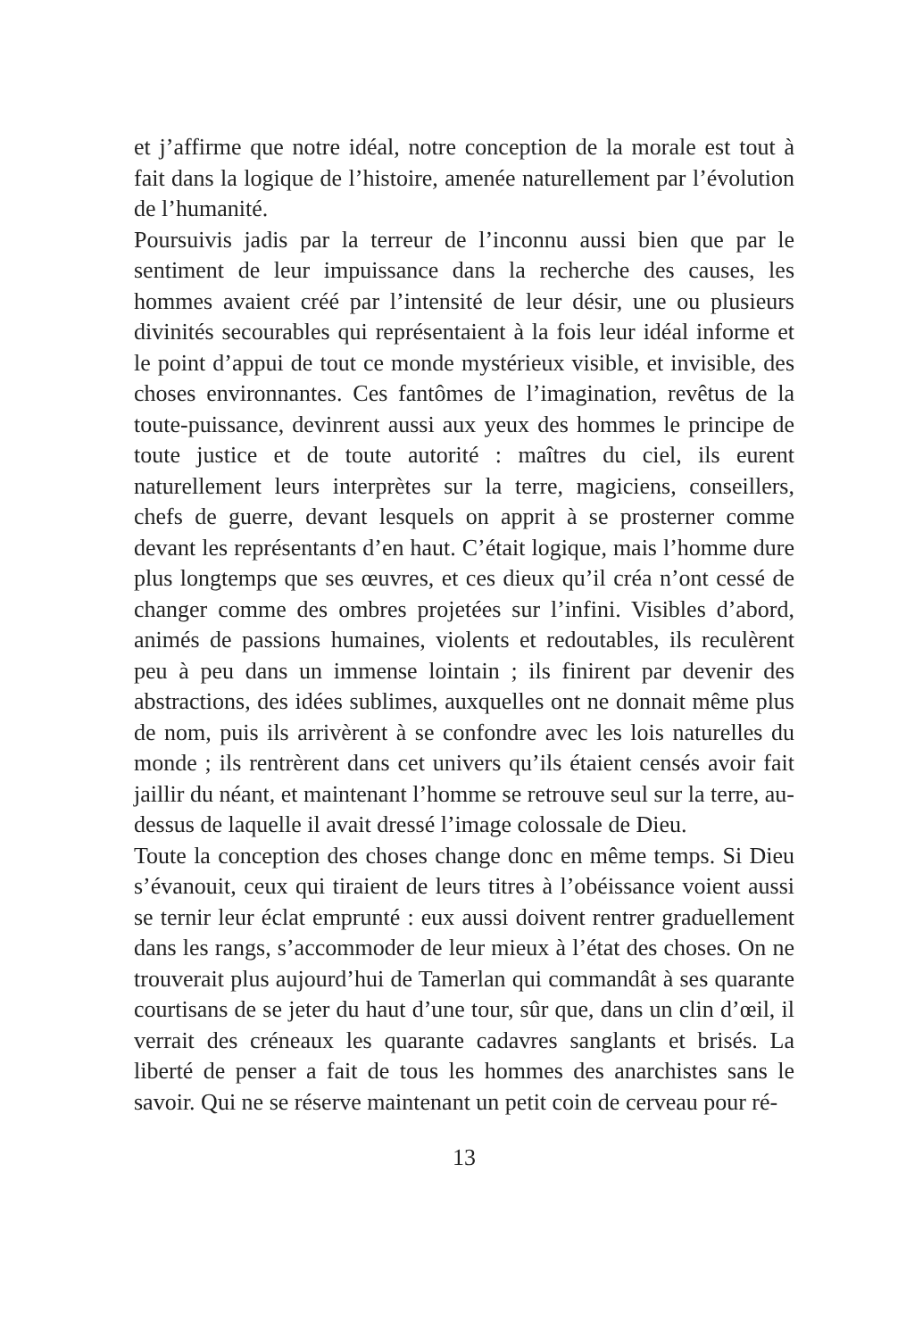et j’affirme que notre idéal, notre conception de la morale est tout à fait dans la logique de l’histoire, amenée naturellement par l’évolution de l’humanité.
Poursuivis jadis par la terreur de l’inconnu aussi bien que par le sentiment de leur impuissance dans la recherche des causes, les hommes avaient créé par l’intensité de leur désir, une ou plusieurs divinités secourables qui représentaient à la fois leur idéal informe et le point d’appui de tout ce monde mystérieux visible, et invisible, des choses environnantes. Ces fantômes de l’imagination, revêtus de la toute-puissance, devinrent aussi aux yeux des hommes le principe de toute justice et de toute autorité : maîtres du ciel, ils eurent naturellement leurs interprètes sur la terre, magiciens, conseillers, chefs de guerre, devant lesquels on apprit à se prosterner comme devant les représentants d’en haut. C’était logique, mais l’homme dure plus longtemps que ses œuvres, et ces dieux qu’il créa n’ont cessé de changer comme des ombres projetées sur l’infini. Visibles d’abord, animés de passions humaines, violents et redoutables, ils reculèrent peu à peu dans un immense lointain ; ils finirent par devenir des abstractions, des idées sublimes, auxquelles ont ne donnait même plus de nom, puis ils arrivèrent à se confondre avec les lois naturelles du monde ; ils rentrèrent dans cet univers qu’ils étaient censés avoir fait jaillir du néant, et maintenant l’homme se retrouve seul sur la terre, au-dessus de laquelle il avait dressé l’image colossale de Dieu.
Toute la conception des choses change donc en même temps. Si Dieu s’évanouit, ceux qui tiraient de leurs titres à l’obéissance voient aussi se ternir leur éclat emprunté : eux aussi doivent rentrer graduellement dans les rangs, s’accommoder de leur mieux à l’état des choses. On ne trouverait plus aujourd’hui de Tamerlan qui commandât à ses quarante courtisans de se jeter du haut d’une tour, sûr que, dans un clin d’œil, il verrait des créneaux les quarante cadavres sanglants et brisés. La liberté de penser a fait de tous les hommes des anarchistes sans le savoir. Qui ne se réserve maintenant un petit coin de cerveau pour ré-
13